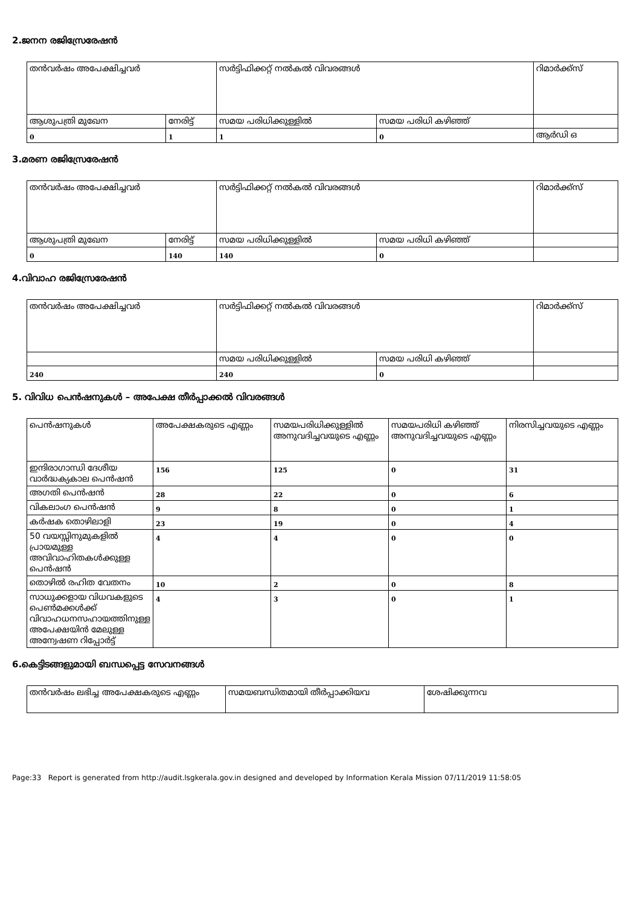2.ജനന രജിസ്രേരേഷൻ
| തൻവർഷം അപേക്ഷിച്ചവർ | | സർട്ടിഫിക്കറ്റ് നൽകൽ വിവരങ്ങൾ | | റിമാർക്ക്സ് |
| ആശുപത്രി മുഖേന | നേരിട്ട് | സമയ പരിധിക്കുള്ളിൽ | സമയ പരിധി കഴിഞ്ഞ് | |
| 0 | 1 | 1 | 0 | ആർഡി ഒ |
3.മരണ രജിസ്രേരേഷൻ
| തൻവർഷം അപേക്ഷിച്ചവർ | | സർട്ടിഫിക്കറ്റ് നൽകൽ വിവരങ്ങൾ | | റിമാർക്ക്സ് |
| ആശുപത്രി മുഖേന | നേരിട്ട് | സമയ പരിധിക്കുള്ളിൽ | സമയ പരിധി കഴിഞ്ഞ് | |
| 0 | 140 | 140 | 0 | |
4.വിവാഹ രജിസ്രേരേഷൻ
| തൻവർഷം അപേക്ഷിച്ചവർ | സർട്ടിഫിക്കറ്റ് നൽകൽ വിവരങ്ങൾ | | റിമാർക്ക്സ് |
| | സമയ പരിധിക്കുള്ളിൽ | സമയ പരിധി കഴിഞ്ഞ് | |
| 240 | 240 | 0 | |
5. വിവിധ പെൻഷനുകൾ – അപേക്ഷ തീർപ്പാക്കൽ വിവരങ്ങൾ
| പെൻഷനുകൾ | അപേക്ഷകരുടെ എണ്ണം | സമയപരിധിക്കുള്ളിൽ അനുവദിച്ചവയുടെ എണ്ണം | സമയപരിധി കഴിഞ്ഞ് അനുവദിച്ചവയുടെ എണ്ണം | നിരസിച്ചവയുടെ എണ്ണം |
| ഇന്ദിരാഗാന്ധി ദേശീയ വാർദ്ധക്യകാല പെൻഷൻ | 156 | 125 | 0 | 31 |
| അഗതി പെൻഷൻ | 28 | 22 | 0 | 6 |
| വികലാംഗ പെൻഷൻ | 9 | 8 | 0 | 1 |
| കർഷക തൊഴിലാളി | 23 | 19 | 0 | 4 |
| 50 വയസ്സിനുമുകളിൽ പ്രായമുള്ള അവിവാഹിതകൾക്കുള്ള പെൻഷൻ | 4 | 4 | 0 | 0 |
| തൊഴിൽ രഹിത വേതനം | 10 | 2 | 0 | 8 |
| സാധുക്കളായ വിധവകളുടെ പെൺമക്കൾക്ക് വിവാഹധനസഹായത്തിനുള്ള അപേക്ഷയിൻ മേലുള്ള അന്വേഷണ റിപ്പോർട്ട് | 4 | 3 | 0 | 1 |
6.കെട്ടിടങ്ങളുമായി ബന്ധപ്പെട്ട സേവനങ്ങൾ
| തൻവർഷം ലഭിച്ച അപേക്ഷകരുടെ എണ്ണം | സമയബന്ധിതമായി തീർപ്പാക്കിയവ | ശേഷിക്കുന്നവ |
Page:33 Report is generated from http://audit.lsgkerala.gov.in designed and developed by Information Kerala Mission 07/11/2019 11:58:05